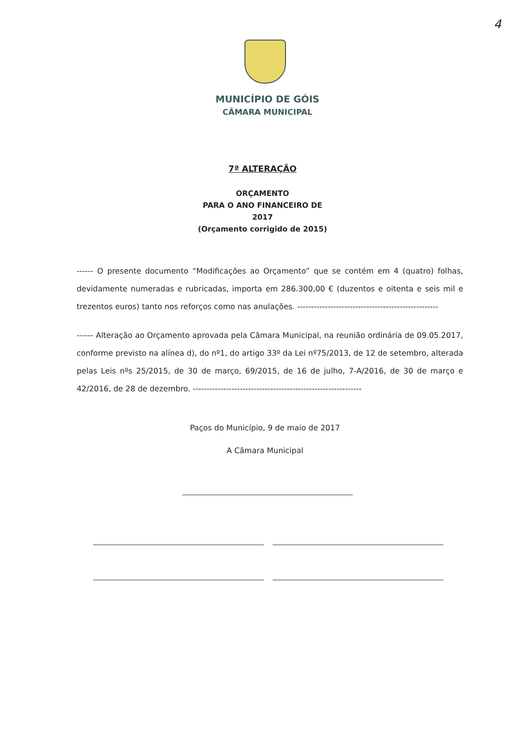4
MUNICÍPIO DE GÓIS
CÂMARA MUNICIPAL
7ª ALTERAÇÃO
ORÇAMENTO
PARA O ANO FINANCEIRO DE
2017
(Orçamento corrigido de 2015)
------ O presente documento “Modificações ao Orçamento” que se contém em 4 (quatro) folhas, devidamente numeradas e rubricadas, importa em 286.300,00 € (duzentos e oitenta e seis mil e trezentos euros) tanto nos reforços como nas anulações. ---------------------------------------------------
------ Alteração ao Orçamento aprovada pela Câmara Municipal, na reunião ordinária de 09.05.2017, conforme previsto na alínea d), do nº1, do artigo 33º da Lei nº75/2013, de 12 de setembro, alterada pelas Leis nºs 25/2015, de 30 de março, 69/2015, de 16 de julho, 7-A/2016, de 30 de março e 42/2016, de 28 de dezembro. -------------------------------------------------------------
Paços do Município, 9 de maio de 2017
A Câmara Municipal